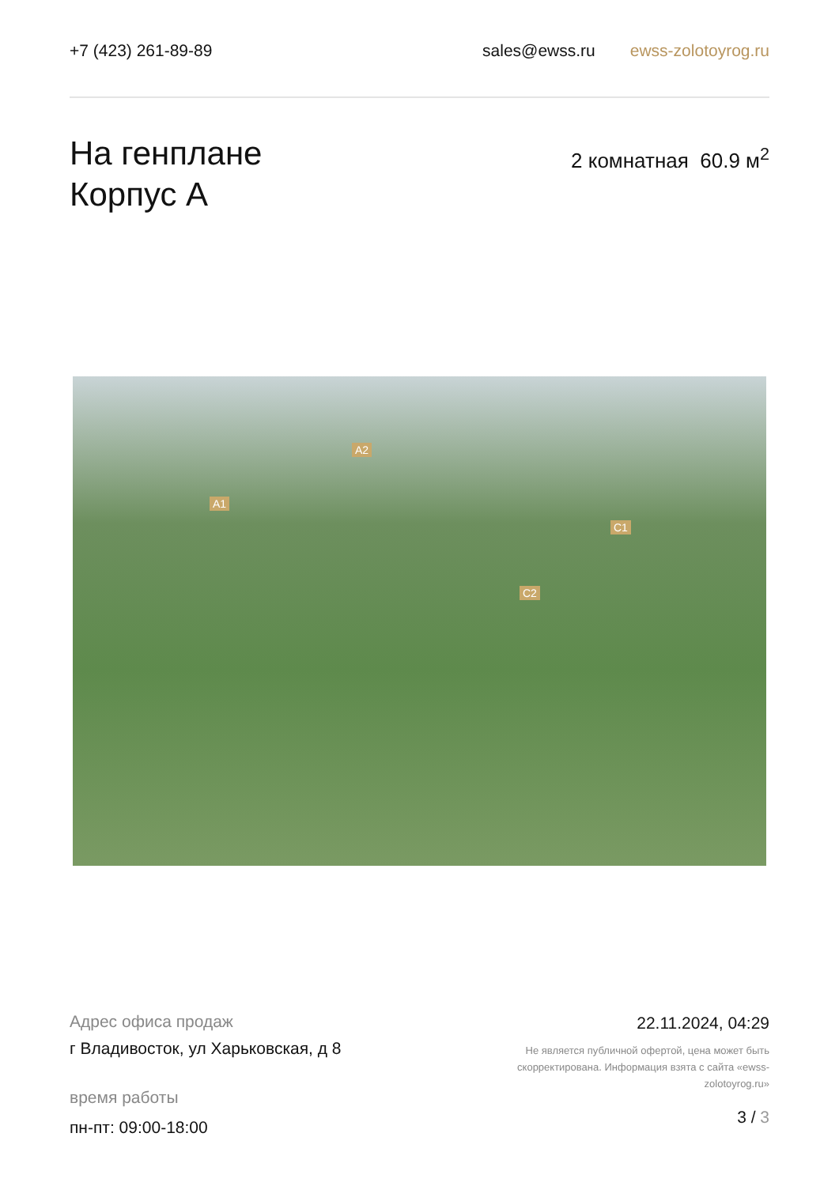+7 (423) 261-89-89 sales@ewss.ru ewss-zolotoyrog.ru
На генплане
Корпус А
2 комнатная 60.9 м<sup>2</sup>
A2
A1
C1
C2
Адрес офиса продаж
г Владивосток, ул Харьковская, д 8
время работы
пн-пт: 09:00-18:00
22.11.2024, 04:29
Не является публичной офертой, цена может быть скорректирована. Информация взята с сайта «ewss-zolotoyrog.ru»
3 / 3